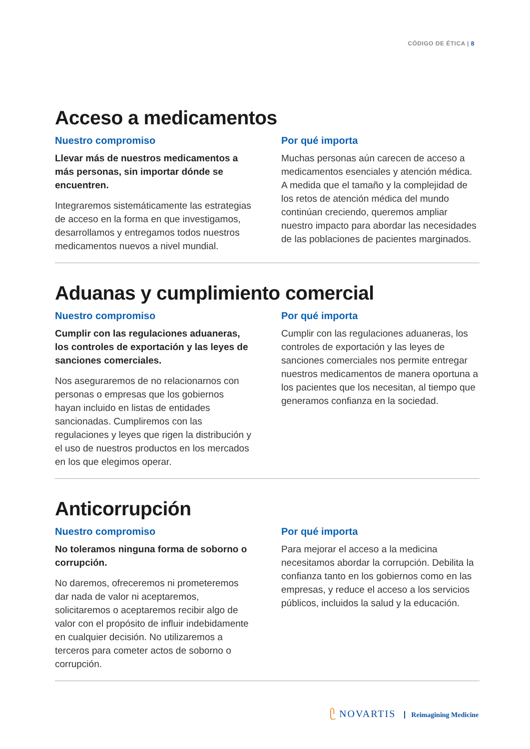CÓDIGO DE ÉTICA | 8
Acceso a medicamentos
Nuestro compromiso
Llevar más de nuestros medicamentos a más personas, sin importar dónde se encuentren.
Integraremos sistemáticamente las estrategias de acceso en la forma en que investigamos, desarrollamos y entregamos todos nuestros medicamentos nuevos a nivel mundial.
Por qué importa
Muchas personas aún carecen de acceso a medicamentos esenciales y atención médica. A medida que el tamaño y la complejidad de los retos de atención médica del mundo continúan creciendo, queremos ampliar nuestro impacto para abordar las necesidades de las poblaciones de pacientes marginados.
Aduanas y cumplimiento comercial
Nuestro compromiso
Cumplir con las regulaciones aduaneras, los controles de exportación y las leyes de sanciones comerciales.
Nos aseguraremos de no relacionarnos con personas o empresas que los gobiernos hayan incluido en listas de entidades sancionadas. Cumpliremos con las regulaciones y leyes que rigen la distribución y el uso de nuestros productos en los mercados en los que elegimos operar.
Por qué importa
Cumplir con las regulaciones aduaneras, los controles de exportación y las leyes de sanciones comerciales nos permite entregar nuestros medicamentos de manera oportuna a los pacientes que los necesitan, al tiempo que generamos confianza en la sociedad.
Anticorrupción
Nuestro compromiso
No toleramos ninguna forma de soborno o corrupción.
No daremos, ofreceremos ni prometeremos dar nada de valor ni aceptaremos, solicitaremos o aceptaremos recibir algo de valor con el propósito de influir indebidamente en cualquier decisión. No utilizaremos a terceros para cometer actos de soborno o corrupción.
Por qué importa
Para mejorar el acceso a la medicina necesitamos abordar la corrupción. Debilita la confianza tanto en los gobiernos como en las empresas, y reduce el acceso a los servicios públicos, incluidos la salud y la educación.
ᥫ NOVARTIS Reimagining Medicine